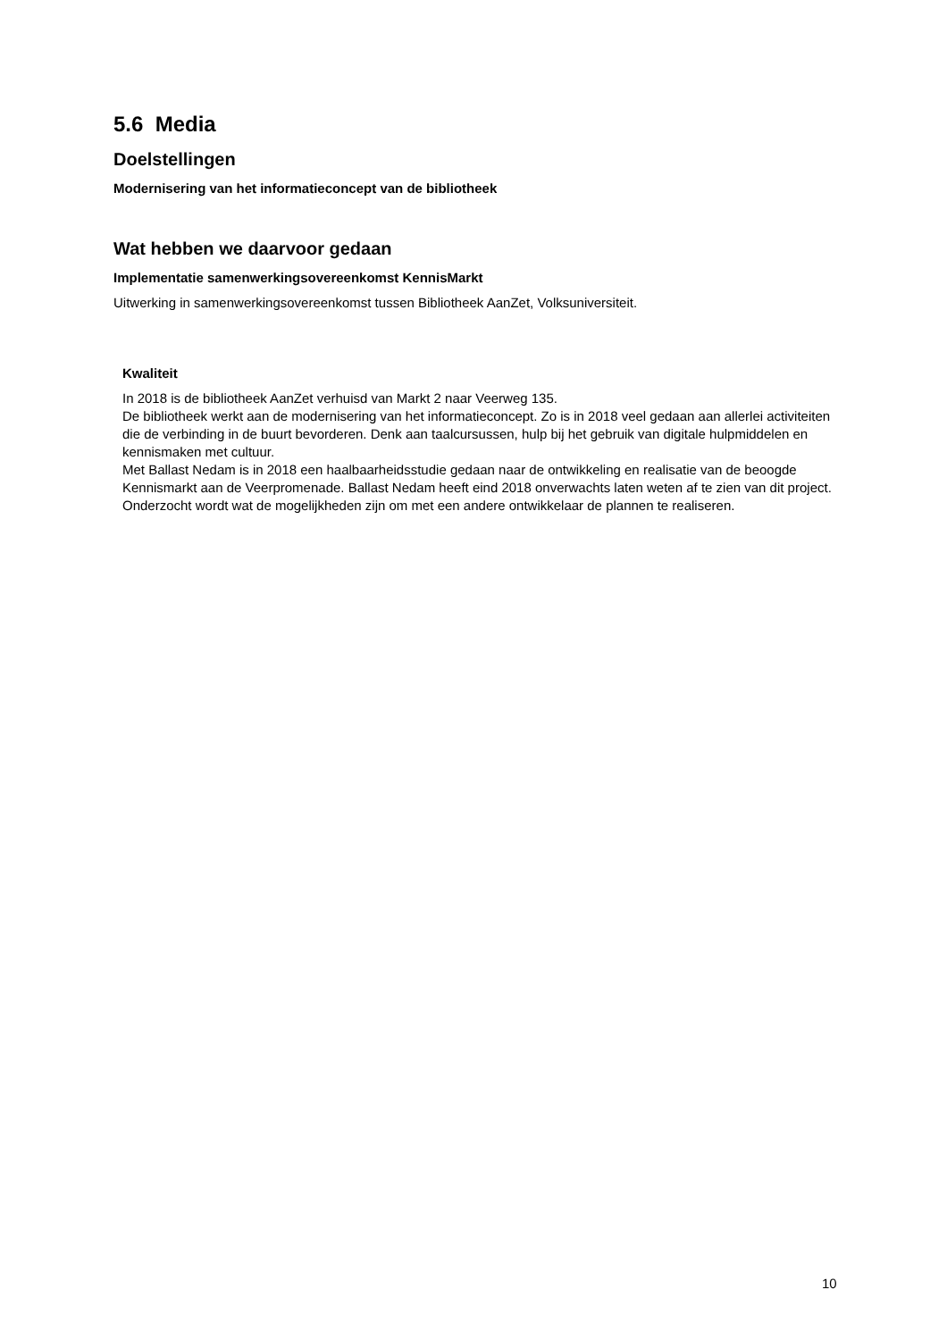5.6 Media
Doelstellingen
Modernisering van het informatieconcept van de bibliotheek
Wat hebben we daarvoor gedaan
Implementatie samenwerkingsovereenkomst KennisMarkt
Uitwerking in samenwerkingsovereenkomst tussen Bibliotheek AanZet, Volksuniversiteit.
Kwaliteit
In 2018 is de bibliotheek AanZet verhuisd van Markt 2 naar Veerweg 135.
De bibliotheek werkt aan de modernisering van het informatieconcept. Zo is in 2018 veel gedaan aan allerlei activiteiten die de verbinding in de buurt bevorderen. Denk aan taalcursussen, hulp bij het gebruik van digitale hulpmiddelen en kennismaken met cultuur.
Met Ballast Nedam is in 2018 een haalbaarheidsstudie gedaan naar de ontwikkeling en realisatie van de beoogde Kennismarkt aan de Veerpromenade. Ballast Nedam heeft eind 2018 onverwachts laten weten af te zien van dit project. Onderzocht wordt wat de mogelijkheden zijn om met een andere ontwikkelaar de plannen te realiseren.
10